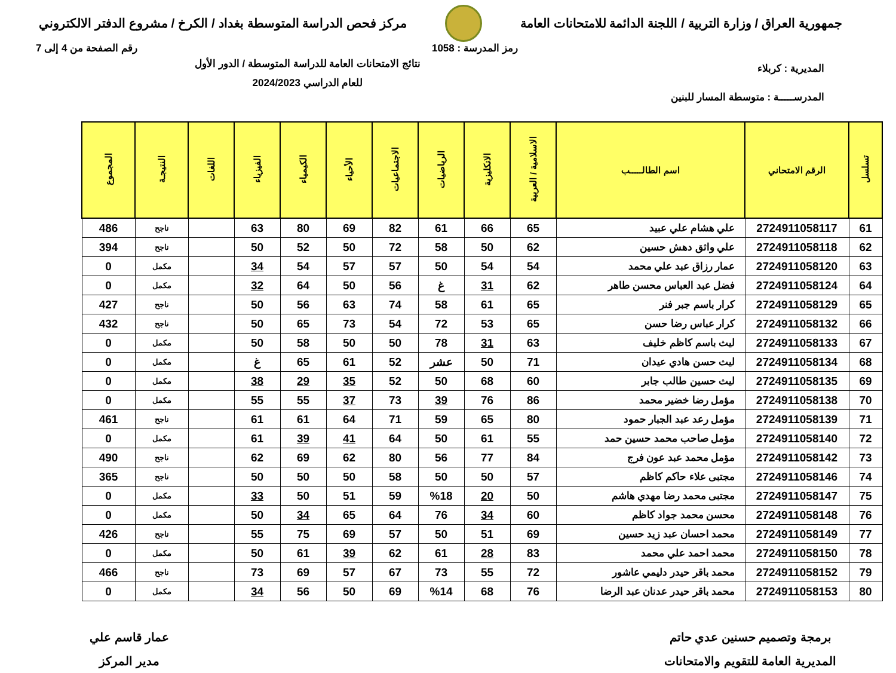جمهورية العراق / وزارة التربية / اللجنة الدائمة للامتحانات العامة
مركز فحص الدراسة المتوسطة بغداد / الكرخ / مشروع الدفتر الالكتروني
رمز المدرسة : 1058 رقم الصفحة من 4 إلى 7
المديرية : كربلاء
المدرســـــة : متوسطة المسار للبنين
نتائج الامتحانات العامة للدراسة المتوسطة / الدور الأول
للعام الدراسي 2024/2023
| تسلسل | الرقم الامتحاني | اسم الطالـــــب | الاسلامية / العربية | الانكليزية | الرياضيات | الاجتماعيات | الأحياء | الكيمياء | الفيزياء | اللغات | النتيجـة | المجموع |
| --- | --- | --- | --- | --- | --- | --- | --- | --- | --- | --- | --- | --- |
| 61 | 2724911058117 | علي هشام علي عبيد | 65 | 66 | 61 | 82 | 69 | 80 | 63 | | ناجح | 486 |
| 62 | 2724911058118 | علي واثق دهش حسين | 62 | 50 | 58 | 72 | 50 | 52 | 50 | | ناجح | 394 |
| 63 | 2724911058120 | عمار رزاق عبد علي محمد | 54 | 54 | 50 | 57 | 57 | 54 | 34 | | مكمل | 0 |
| 64 | 2724911058124 | فضل عبد العباس محسن طاهر | 62 | 31 | غ | 56 | 50 | 64 | 32 | | مكمل | 0 |
| 65 | 2724911058129 | كرار باسم جبر فنر | 65 | 61 | 58 | 74 | 63 | 56 | 50 | | ناجح | 427 |
| 66 | 2724911058132 | كرار عباس رضا حسن | 65 | 53 | 72 | 54 | 73 | 65 | 50 | | ناجح | 432 |
| 67 | 2724911058133 | ليث باسم كاظم خليف | 63 | 31 | 78 | 50 | 50 | 58 | 50 | | مكمل | 0 |
| 68 | 2724911058134 | ليث حسن هادي عيدان | 71 | 50 | عشر | 52 | 61 | 65 | غ | | مكمل | 0 |
| 69 | 2724911058135 | ليث حسين طالب جابر | 60 | 68 | 50 | 52 | 35 | 29 | 38 | | مكمل | 0 |
| 70 | 2724911058138 | مؤمل رضا خضير محمد | 86 | 76 | 39 | 73 | 37 | 55 | 55 | | مكمل | 0 |
| 71 | 2724911058139 | مؤمل رعد عبد الجبار حمود | 80 | 65 | 59 | 71 | 64 | 61 | 61 | | ناجح | 461 |
| 72 | 2724911058140 | مؤمل صاحب محمد حسين حمد | 55 | 61 | 50 | 64 | 41 | 39 | 61 | | مكمل | 0 |
| 73 | 2724911058142 | مؤمل محمد عبد عون فرج | 84 | 77 | 56 | 80 | 62 | 69 | 62 | | ناجح | 490 |
| 74 | 2724911058146 | مجتبى علاء حاكم كاظم | 57 | 50 | 50 | 58 | 50 | 50 | 50 | | ناجح | 365 |
| 75 | 2724911058147 | مجتبى محمد رضا مهدي هاشم | 50 | 20 | %18 | 59 | 51 | 50 | 33 | | مكمل | 0 |
| 76 | 2724911058148 | محسن محمد جواد كاظم | 60 | 34 | 76 | 64 | 65 | 34 | 50 | | مكمل | 0 |
| 77 | 2724911058149 | محمد احسان عبد زيد حسين | 69 | 51 | 50 | 57 | 69 | 75 | 55 | | ناجح | 426 |
| 78 | 2724911058150 | محمد احمد علي محمد | 83 | 28 | 61 | 62 | 39 | 61 | 50 | | مكمل | 0 |
| 79 | 2724911058152 | محمد باقر حيدر دليمي عاشور | 72 | 55 | 73 | 67 | 57 | 69 | 73 | | ناجح | 466 |
| 80 | 2724911058153 | محمد باقر حيدر عدنان عبد الرضا | 76 | 68 | %14 | 69 | 50 | 56 | 34 | | مكمل | 0 |
برمجة وتصميم حسنين عدي حاتم
المديرية العامة للتقويم والامتحانات
عمار قاسم علي
مدير المركز